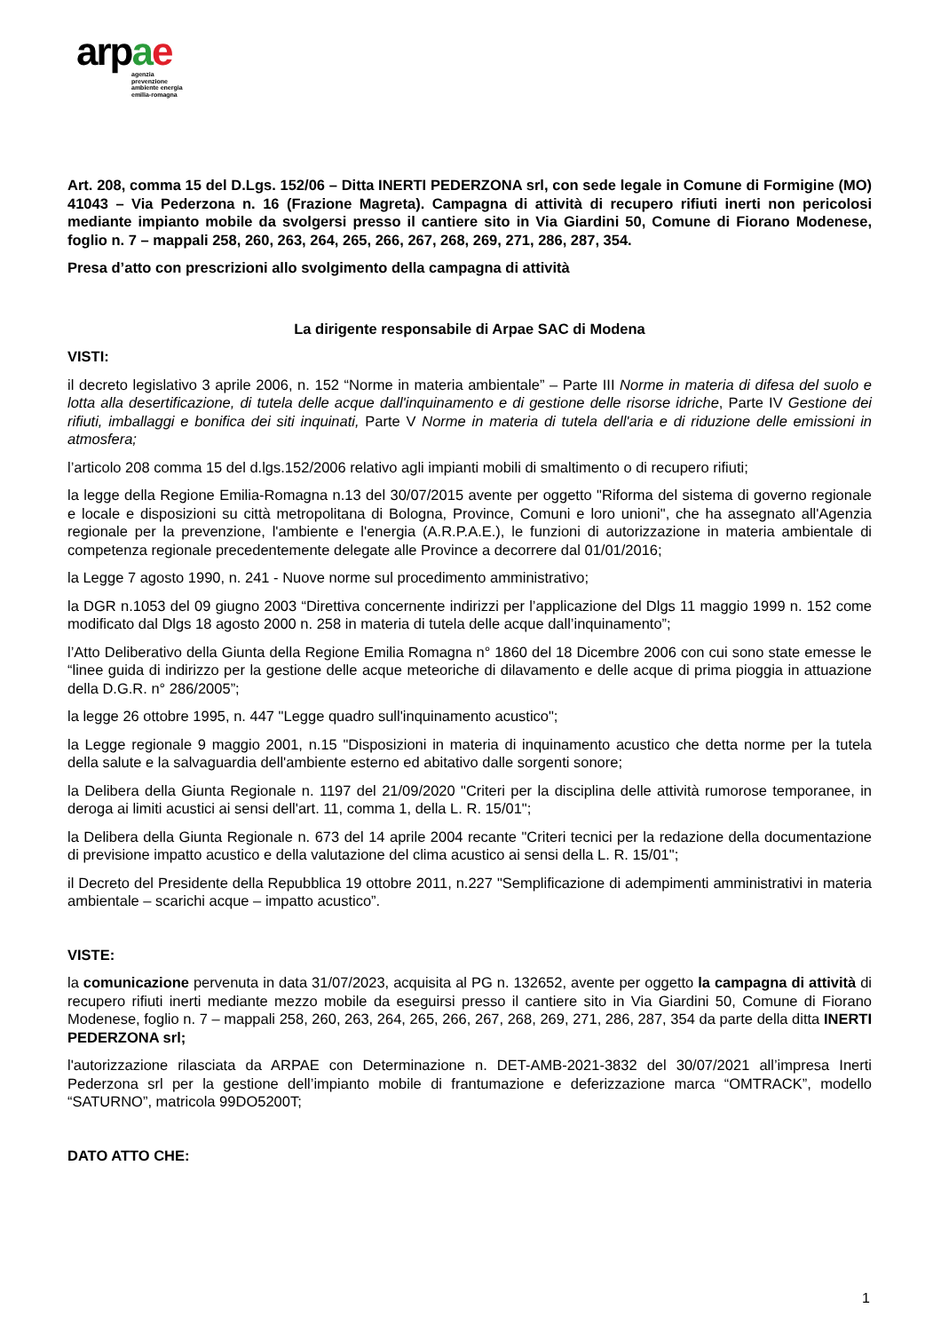arpae
agenzia
prevenzione
ambiente energia
emilia-romagna
Art. 208, comma 15 del D.Lgs. 152/06 – Ditta INERTI PEDERZONA srl, con sede legale in Comune di Formigine (MO) 41043 – Via Pederzona n. 16 (Frazione Magreta). Campagna di attività di recupero rifiuti inerti non pericolosi mediante impianto mobile da svolgersi presso il cantiere sito in Via Giardini 50, Comune di Fiorano Modenese, foglio n. 7 – mappali 258, 260, 263, 264, 265, 266, 267, 268, 269, 271, 286, 287, 354.
Presa d’atto con prescrizioni allo svolgimento della campagna di attività
La dirigente responsabile di Arpae SAC di Modena
VISTI:
il decreto legislativo 3 aprile 2006, n. 152 “Norme in materia ambientale” – Parte III Norme in materia di difesa del suolo e lotta alla desertificazione, di tutela delle acque dall'inquinamento e di gestione delle risorse idriche, Parte IV Gestione dei rifiuti, imballaggi e bonifica dei siti inquinati, Parte V Norme in materia di tutela dell'aria e di riduzione delle emissioni in atmosfera;
l’articolo 208 comma 15 del d.lgs.152/2006 relativo agli impianti mobili di smaltimento o di recupero rifiuti;
la legge della Regione Emilia-Romagna n.13 del 30/07/2015 avente per oggetto "Riforma del sistema di governo regionale e locale e disposizioni su città metropolitana di Bologna, Province, Comuni e loro unioni", che ha assegnato all'Agenzia regionale per la prevenzione, l'ambiente e l'energia (A.R.P.A.E.), le funzioni di autorizzazione in materia ambientale di competenza regionale precedentemente delegate alle Province a decorrere dal 01/01/2016;
la Legge 7 agosto 1990, n. 241 - Nuove norme sul procedimento amministrativo;
la DGR n.1053 del 09 giugno 2003 “Direttiva concernente indirizzi per l’applicazione del Dlgs 11 maggio 1999 n. 152 come modificato dal Dlgs 18 agosto 2000 n. 258 in materia di tutela delle acque dall’inquinamento”;
l’Atto Deliberativo della Giunta della Regione Emilia Romagna n° 1860 del 18 Dicembre 2006 con cui sono state emesse le “linee guida di indirizzo per la gestione delle acque meteoriche di dilavamento e delle acque di prima pioggia in attuazione della D.G.R. n° 286/2005”;
la legge 26 ottobre 1995, n. 447 "Legge quadro sull'inquinamento acustico";
la Legge regionale 9 maggio 2001, n.15 "Disposizioni in materia di inquinamento acustico che detta norme per la tutela della salute e la salvaguardia dell'ambiente esterno ed abitativo dalle sorgenti sonore;
la Delibera della Giunta Regionale n. 1197 del 21/09/2020 "Criteri per la disciplina delle attività rumorose temporanee, in deroga ai limiti acustici ai sensi dell'art. 11, comma 1, della L. R. 15/01";
la Delibera della Giunta Regionale n. 673 del 14 aprile 2004 recante "Criteri tecnici per la redazione della documentazione di previsione impatto acustico e della valutazione del clima acustico ai sensi della L. R. 15/01";
il Decreto del Presidente della Repubblica 19 ottobre 2011, n.227 "Semplificazione di adempimenti amministrativi in materia ambientale – scarichi acque – impatto acustico”.
VISTE:
la comunicazione pervenuta in data 31/07/2023, acquisita al PG n. 132652, avente per oggetto la campagna di attività di recupero rifiuti inerti mediante mezzo mobile da eseguirsi presso il cantiere sito in Via Giardini 50, Comune di Fiorano Modenese, foglio n. 7 – mappali 258, 260, 263, 264, 265, 266, 267, 268, 269, 271, 286, 287, 354 da parte della ditta INERTI PEDERZONA srl;
l'autorizzazione rilasciata da ARPAE con Determinazione n. DET-AMB-2021-3832 del 30/07/2021 all’impresa Inerti Pederzona srl per la gestione dell’impianto mobile di frantumazione e deferizzazione marca “OMTRACK”, modello “SATURNO”, matricola 99DO5200T;
DATO ATTO CHE:
1